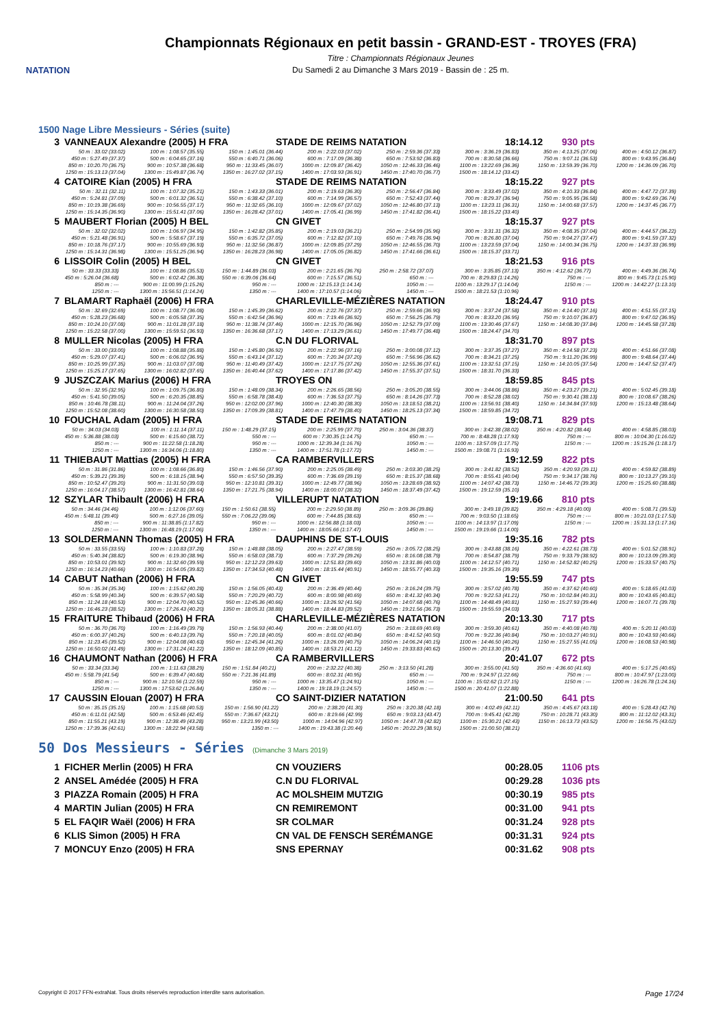NATATION
Championnats Régionaux en petit bassin - GRAND-EST - TROYES (FRA)
Titre : Championnats Régionaux Jeunes
Du Samedi 2 au Dimanche 3 Mars 2019 - Bassin de : 25 m.
1500 Nage Libre Messieurs - Séries (suite)
3 VANNEAUX Alexandre (2005) H FRA STADE DE REIMS NATATION 18:14.12 930 pts
| 50 m : 33.02 (33.02) | 100 m : 1:08.57 (35.55) | 150 m : 1:45.01 (36.44) | 200 m : 2:22.03 (37.02) | 250 m : 2:59.36 (37.33) | 300 m : 3:36.19 (36.83) | 350 m : 4:13.25 (37.06) | 400 m : 4:50.12 (36.87) |
| 450 m : 5:27.49 (37.37) | 500 m : 6:04.65 (37.16) | 550 m : 6:40.71 (36.06) | 600 m : 7:17.09 (36.38) | 650 m : 7:53.92 (36.83) | 700 m : 8:30.58 (36.66) | 750 m : 9:07.11 (36.53) | 800 m : 9:43.95 (36.84) |
| 850 m : 10:20.70 (36.75) | 900 m : 10:57.38 (36.68) | 950 m : 11:33.45 (36.07) | 1000 m : 12:09.87 (36.42) | 1050 m : 12:46.33 (36.46) | 1100 m : 13:22.69 (36.36) | 1150 m : 13:59.39 (36.70) | 1200 m : 14:36.09 (36.70) |
| 1250 m : 15:13.13 (37.04) | 1300 m : 15:49.87 (36.74) | 1350 m : 16:27.02 (37.15) | 1400 m : 17:03.93 (36.91) | 1450 m : 17:40.70 (36.77) | 1500 m : 18:14.12 (33.42) | | |
4 CATOIRE Kian (2005) H FRA STADE DE REIMS NATATION 18:15.22 927 pts
| 50 m : 32.11 (32.11) | 100 m : 1:07.32 (35.21) | 150 m : 1:43.33 (36.01) | 200 m : 2:19.63 (36.30) | 250 m : 2:56.47 (36.84) | 300 m : 3:33.49 (37.02) | 350 m : 4:10.33 (36.84) | 400 m : 4:47.72 (37.39) |
| 450 m : 5:24.81 (37.09) | 500 m : 6:01.32 (36.51) | 550 m : 6:38.42 (37.10) | 600 m : 7:14.99 (36.57) | 650 m : 7:52.43 (37.44) | 700 m : 8:29.37 (36.94) | 750 m : 9:05.95 (36.58) | 800 m : 9:42.69 (36.74) |
| 850 m : 10:19.38 (36.69) | 900 m : 10:56.55 (37.17) | 950 m : 11:32.65 (36.10) | 1000 m : 12:09.67 (37.02) | 1050 m : 12:46.80 (37.13) | 1100 m : 13:23.11 (36.31) | 1150 m : 14:00.68 (37.57) | 1200 m : 14:37.45 (36.77) |
| 1250 m : 15:14.35 (36.90) | 1300 m : 15:51.41 (37.06) | 1350 m : 16:28.42 (37.01) | 1400 m : 17:05.41 (36.99) | 1450 m : 17:41.82 (36.41) | 1500 m : 18:15.22 (33.40) | | |
5 MAUBERT Florian (2005) H BEL CN GIVET 18:15.37 927 pts
| 50 m : 32.02 (32.02) | 100 m : 1:06.97 (34.95) | 150 m : 1:42.82 (35.85) | 200 m : 2:19.03 (36.21) | 250 m : 2:54.99 (35.96) | 300 m : 3:31.31 (36.32) | 350 m : 4:08.35 (37.04) | 400 m : 4:44.57 (36.22) |
| 450 m : 5:21.48 (36.91) | 500 m : 5:58.67 (37.19) | 550 m : 6:35.72 (37.05) | 600 m : 7:12.82 (37.10) | 650 m : 7:49.76 (36.94) | 700 m : 8:26.80 (37.04) | 750 m : 9:04.27 (37.47) | 800 m : 9:41.59 (37.32) |
| 850 m : 10:18.76 (37.17) | 900 m : 10:55.69 (36.93) | 950 m : 11:32.56 (36.87) | 1000 m : 12:09.85 (37.29) | 1050 m : 12:46.55 (36.70) | 1100 m : 13:23.59 (37.04) | 1150 m : 14:00.34 (36.75) | 1200 m : 14:37.33 (36.99) |
| 1250 m : 15:14.31 (36.98) | 1300 m : 15:51.25 (36.94) | 1350 m : 16:28.23 (36.98) | 1400 m : 17:05.05 (36.82) | 1450 m : 17:41.66 (36.61) | 1500 m : 18:15.37 (33.71) | | |
6 LISSOIR Colin (2005) H BEL CN GIVET 18:21.53 916 pts
| 50 m : 33.33 (33.33) | 100 m : 1:08.86 (35.53) | 150 m : 1:44.89 (36.03) | 200 m : 2:21.65 (36.76) | 250 m : 2:58.72 (37.07) | 300 m : 3:35.85 (37.13) | 350 m : 4:12.62 (36.77) | 400 m : 4:49.36 (36.74) |
| 450 m : 5:26.04 (36.68) | 500 m : 6:02.42 (36.38) | 550 m : 6:39.06 (36.64) | 600 m : 7:15.57 (36.51) | 650 m : --- | 700 m : 8:29.83 (1:14.26) | 750 m : --- | 800 m : 9:45.73 (1:15.90) |
| 850 m : --- | 900 m : 11:00.99 (1:15.26) | 950 m : --- | 1000 m : 12:15.13 (1:14.14) | 1050 m : --- | 1100 m : 13:29.17 (1:14.04) | 1150 m : --- | 1200 m : 14:42.27 (1:13.10) |
| 1250 m : --- | 1300 m : 15:56.51 (1:14.24) | 1350 m : --- | 1400 m : 17:10.57 (1:14.06) | 1450 m : --- | 1500 m : 18:21.53 (1:10.96) | | |
7 BLAMART Raphaël (2006) H FRA CHARLEVILLE-MÉZIÈRES NATATION 18:24.47 910 pts
| 50 m : 32.69 (32.69) | 100 m : 1:08.77 (36.08) | 150 m : 1:45.39 (36.62) | 200 m : 2:22.76 (37.37) | 250 m : 2:59.66 (36.90) | 300 m : 3:37.24 (37.58) | 350 m : 4:14.40 (37.16) | 400 m : 4:51.55 (37.15) |
| 450 m : 5:28.23 (36.68) | 500 m : 6:05.58 (37.35) | 550 m : 6:42.54 (36.96) | 600 m : 7:19.46 (36.92) | 650 m : 7:56.25 (36.79) | 700 m : 8:33.20 (36.95) | 750 m : 9:10.07 (36.87) | 800 m : 9:47.02 (36.95) |
| 850 m : 10:24.10 (37.08) | 900 m : 11:01.28 (37.18) | 950 m : 11:38.74 (37.46) | 1000 m : 12:15.70 (36.96) | 1050 m : 12:52.79 (37.09) | 1100 m : 13:30.46 (37.67) | 1150 m : 14:08.30 (37.84) | 1200 m : 14:45.58 (37.28) |
| 1250 m : 15:22.58 (37.00) | 1300 m : 15:59.51 (36.93) | 1350 m : 16:36.68 (37.17) | 1400 m : 17:13.29 (36.61) | 1450 m : 17:49.77 (36.48) | 1500 m : 18:24.47 (34.70) | | |
8 MULLER Nicolas (2005) H FRA C.N DU FLORIVAL 18:31.70 897 pts
| 50 m : 33.00 (33.00) | 100 m : 1:08.88 (35.88) | 150 m : 1:45.80 (36.92) | 200 m : 2:22.96 (37.16) | 250 m : 3:00.08 (37.12) | 300 m : 3:37.35 (37.27) | 350 m : 4:14.58 (37.23) | 400 m : 4:51.66 (37.08) |
| 450 m : 5:29.07 (37.41) | 500 m : 6:06.02 (36.95) | 550 m : 6:43.14 (37.12) | 600 m : 7:20.34 (37.20) | 650 m : 7:56.96 (36.62) | 700 m : 8:34.21 (37.25) | 750 m : 9:11.20 (36.99) | 800 m : 9:48.64 (37.44) |
| 850 m : 10:25.99 (37.35) | 900 m : 11:03.07 (37.08) | 950 m : 11:40.49 (37.42) | 1000 m : 12:17.75 (37.26) | 1050 m : 12:55.36 (37.61) | 1100 m : 13:32.51 (37.15) | 1150 m : 14:10.05 (37.54) | 1200 m : 14:47.52 (37.47) |
| 1250 m : 15:25.17 (37.65) | 1300 m : 16:02.82 (37.65) | 1350 m : 16:40.44 (37.62) | 1400 m : 17:17.86 (37.42) | 1450 m : 17:55.37 (37.51) | 1500 m : 18:31.70 (36.33) | | |
9 JUSZCZAK Marius (2006) H FRA TROYES ON 18:59.85 845 pts
| 50 m : 32.95 (32.95) | 100 m : 1:09.75 (36.80) | 150 m : 1:48.09 (38.34) | 200 m : 2:26.65 (38.56) | 250 m : 3:05.20 (38.55) | 300 m : 3:44.06 (38.86) | 350 m : 4:23.27 (39.21) | 400 m : 5:02.45 (39.18) |
| 450 m : 5:41.50 (39.05) | 500 m : 6:20.35 (38.85) | 550 m : 6:58.78 (38.43) | 600 m : 7:36.53 (37.75) | 650 m : 8:14.26 (37.73) | 700 m : 8:52.28 (38.02) | 750 m : 9:30.41 (38.13) | 800 m : 10:08.67 (38.26) |
| 850 m : 10:46.78 (38.11) | 900 m : 11:24.04 (37.26) | 950 m : 12:02.00 (37.96) | 1000 m : 12:40.30 (38.30) | 1050 m : 13:18.51 (38.21) | 1100 m : 13:56.91 (38.40) | 1150 m : 14:34.84 (37.93) | 1200 m : 15:13.48 (38.64) |
| 1250 m : 15:52.08 (38.60) | 1300 m : 16:30.58 (38.50) | 1350 m : 17:09.39 (38.81) | 1400 m : 17:47.79 (38.40) | 1450 m : 18:25.13 (37.34) | 1500 m : 18:59.85 (34.72) | | |
10 FOUCHAL Adam (2005) H FRA STADE DE REIMS NATATION 19:08.71 829 pts
| 50 m : 34.03 (34.03) | 100 m : 1:11.14 (37.11) | 150 m : 1:48.29 (37.15) | 200 m : 2:25.99 (37.70) | 250 m : 3:04.36 (38.37) | 300 m : 3:42.38 (38.02) | 350 m : 4:20.82 (38.44) | 400 m : 4:58.85 (38.03) |
| 450 m : 5:36.88 (38.03) | 500 m : 6:15.60 (38.72) | 550 m : --- | 600 m : 7:30.35 (1:14.75) | 650 m : --- | 700 m : 8:48.28 (1:17.93) | 750 m : --- | 800 m : 10:04.30 (1:16.02) |
| 850 m : --- | 900 m : 11:22.58 (1:18.28) | 950 m : --- | 1000 m : 12:39.34 (1:16.76) | 1050 m : --- | 1100 m : 13:57.09 (1:17.75) | 1150 m : --- | 1200 m : 15:15.26 (1:18.17) |
| 1250 m : --- | 1300 m : 16:34.06 (1:18.80) | 1350 m : --- | 1400 m : 17:51.78 (1:17.72) | 1450 m : --- | 1500 m : 19:08.71 (1:16.93) | | |
11 THIEBAUT Mattias (2005) H FRA CA RAMBERVILLERS 19:12.59 822 pts
| 50 m : 31.86 (31.86) | 100 m : 1:08.66 (36.80) | 150 m : 1:46.56 (37.90) | 200 m : 2:25.05 (38.49) | 250 m : 3:03.30 (38.25) | 300 m : 3:41.82 (38.52) | 350 m : 4:20.93 (39.11) | 400 m : 4:59.82 (38.89) |
| 450 m : 5:39.21 (39.39) | 500 m : 6:18.15 (38.94) | 550 m : 6:57.50 (39.35) | 600 m : 7:36.69 (39.19) | 650 m : 8:15.37 (38.68) | 700 m : 8:55.41 (40.04) | 750 m : 9:34.17 (38.76) | 800 m : 10:13.27 (39.10) |
| 850 m : 10:52.47 (39.20) | 900 m : 11:31.50 (39.03) | 950 m : 12:10.81 (39.31) | 1000 m : 12:49.77 (38.96) | 1050 m : 13:28.69 (38.92) | 1100 m : 14:07.42 (38.73) | 1150 m : 14:46.72 (39.30) | 1200 m : 15:25.60 (38.88) |
| 1250 m : 16:04.17 (38.57) | 1300 m : 16:42.81 (38.64) | 1350 m : 17:21.75 (38.94) | 1400 m : 18:00.07 (38.32) | 1450 m : 18:37.49 (37.42) | 1500 m : 19:12.59 (35.10) | | |
12 SZYLAR Thibault (2006) H FRA VILLERUPT NATATION 19:19.66 810 pts
| 50 m : 34.46 (34.46) | 100 m : 1:12.06 (37.60) | 150 m : 1:50.61 (38.55) | 200 m : 2:29.50 (38.89) | 250 m : 3:09.36 (39.86) | 300 m : 3:49.18 (39.82) | 350 m : 4:29.18 (40.00) | 400 m : 5:08.71 (39.53) |
| 450 m : 5:48.11 (39.40) | 500 m : 6:27.16 (39.05) | 550 m : 7:06.22 (39.06) | 600 m : 7:44.85 (38.63) | 650 m : --- | 700 m : 9:03.50 (1:18.65) | 750 m : --- | 800 m : 10:21.03 (1:17.53) |
| 850 m : --- | 900 m : 11:38.85 (1:17.82) | 950 m : --- | 1000 m : 12:56.88 (1:18.03) | 1050 m : --- | 1100 m : 14:13.97 (1:17.09) | 1150 m : --- | 1200 m : 15:31.13 (1:17.16) |
| 1250 m : --- | 1300 m : 16:48.19 (1:17.06) | 1350 m : --- | 1400 m : 18:05.66 (1:17.47) | 1450 m : --- | 1500 m : 19:19.66 (1:14.00) | | |
13 SOLDERMANN Thomas (2005) H FRA DAUPHINS DE ST-LOUIS 19:35.16 782 pts
| 50 m : 33.55 (33.55) | 100 m : 1:10.83 (37.28) | 150 m : 1:48.88 (38.05) | 200 m : 2:27.47 (38.59) | 250 m : 3:05.72 (38.25) | 300 m : 3:43.88 (38.16) | 350 m : 4:22.61 (38.73) | 400 m : 5:01.52 (38.91) |
| 450 m : 5:40.34 (38.82) | 500 m : 6:19.30 (38.96) | 550 m : 6:58.03 (38.73) | 600 m : 7:37.29 (39.26) | 650 m : 8:16.08 (38.79) | 700 m : 8:54.87 (38.79) | 750 m : 9:33.79 (38.92) | 800 m : 10:13.09 (39.30) |
| 850 m : 10:53.01 (39.92) | 900 m : 11:32.60 (39.59) | 950 m : 12:12.23 (39.63) | 1000 m : 12:51.83 (39.60) | 1050 m : 13:31.86 (40.03) | 1100 m : 14:12.57 (40.71) | 1150 m : 14:52.82 (40.25) | 1200 m : 15:33.57 (40.75) |
| 1250 m : 16:14.23 (40.66) | 1300 m : 16:54.05 (39.82) | 1350 m : 17:34.53 (40.48) | 1400 m : 18:15.44 (40.91) | 1450 m : 18:55.77 (40.33) | 1500 m : 19:35.16 (39.39) | | |
14 CABUT Nathan (2006) H FRA CN GIVET 19:55.59 747 pts
| 50 m : 35.34 (35.34) | 100 m : 1:15.62 (40.28) | 150 m : 1:56.05 (40.43) | 200 m : 2:36.49 (40.44) | 250 m : 3:16.24 (39.75) | 300 m : 3:57.02 (40.78) | 350 m : 4:37.62 (40.60) | 400 m : 5:18.65 (41.03) |
| 450 m : 5:58.99 (40.34) | 500 m : 6:39.57 (40.58) | 550 m : 7:20.29 (40.72) | 600 m : 8:00.98 (40.69) | 650 m : 8:41.32 (40.34) | 700 m : 9:22.53 (41.21) | 750 m : 10:02.84 (40.31) | 800 m : 10:43.65 (40.81) |
| 850 m : 11:24.18 (40.53) | 900 m : 12:04.70 (40.52) | 950 m : 12:45.36 (40.66) | 1000 m : 13:26.92 (41.56) | 1050 m : 14:07.68 (40.76) | 1100 m : 14:48.49 (40.81) | 1150 m : 15:27.93 (39.44) | 1200 m : 16:07.71 (39.78) |
| 1250 m : 16:46.23 (38.52) | 1300 m : 17:26.43 (40.20) | 1350 m : 18:05.31 (38.88) | 1400 m : 18:44.83 (39.52) | 1450 m : 19:21.56 (36.73) | 1500 m : 19:55.59 (34.03) | | |
15 FRAITURE Thibaud (2006) H FRA CHARLEVILLE-MÉZIÈRES NATATION 20:13.30 717 pts
| 50 m : 36.70 (36.70) | 100 m : 1:16.49 (39.79) | 150 m : 1:56.93 (40.44) | 200 m : 2:38.00 (41.07) | 250 m : 3:18.69 (40.69) | 300 m : 3:59.30 (40.61) | 350 m : 4:40.08 (40.78) | 400 m : 5:20.11 (40.03) |
| 450 m : 6:00.37 (40.26) | 500 m : 6:40.13 (39.76) | 550 m : 7:20.18 (40.05) | 600 m : 8:01.02 (40.84) | 650 m : 8:41.52 (40.50) | 700 m : 9:22.36 (40.84) | 750 m : 10:03.27 (40.91) | 800 m : 10:43.93 (40.66) |
| 850 m : 11:23.45 (39.52) | 900 m : 12:04.08 (40.63) | 950 m : 12:45.34 (41.26) | 1000 m : 13:26.09 (40.75) | 1050 m : 14:06.24 (40.15) | 1100 m : 14:46.50 (40.26) | 1150 m : 15:27.55 (41.05) | 1200 m : 16:08.53 (40.98) |
| 1250 m : 16:50.02 (41.49) | 1300 m : 17:31.24 (41.22) | 1350 m : 18:12.09 (40.85) | 1400 m : 18:53.21 (41.12) | 1450 m : 19:33.83 (40.62) | 1500 m : 20:13.30 (39.47) | | |
16 CHAUMONT Nathan (2006) H FRA CA RAMBERVILLERS 20:41.07 672 pts
| 50 m : 33.34 (33.34) | 100 m : 1:11.63 (38.29) | 150 m : 1:51.84 (40.21) | 200 m : 2:32.22 (40.38) | 250 m : 3:13.50 (41.28) | 300 m : 3:55.00 (41.50) | 350 m : 4:36.60 (41.60) | 400 m : 5:17.25 (40.65) |
| 450 m : 5:58.79 (41.54) | 500 m : 6:39.47 (40.68) | 550 m : 7:21.36 (41.89) | 600 m : 8:02.31 (40.95) | 650 m : --- | 700 m : 9:24.97 (1:22.66) | 750 m : --- | 800 m : 10:47.97 (1:23.00) |
| 850 m : --- | 900 m : 12:10.56 (1:22.59) | 950 m : --- | 1000 m : 13:35.47 (1:24.91) | 1050 m : --- | 1100 m : 15:02.62 (1:27.15) | 1150 m : --- | 1200 m : 16:26.78 (1:24.16) |
| 1250 m : --- | 1300 m : 17:53.62 (1:26.84) | 1350 m : --- | 1400 m : 19:18.19 (1:24.57) | 1450 m : --- | 1500 m : 20:41.07 (1:22.88) | | |
17 CAUSSIN Elouan (2007) H FRA CO SAINT-DIZIER NATATION 21:00.50 641 pts
| 50 m : 35.15 (35.15) | 100 m : 1:15.68 (40.53) | 150 m : 1:56.90 (41.22) | 200 m : 2:38.20 (41.30) | 250 m : 3:20.38 (42.18) | 300 m : 4:02.49 (42.11) | 350 m : 4:45.67 (43.18) | 400 m : 5:28.43 (42.76) |
| 450 m : 6:11.01 (42.58) | 500 m : 6:53.46 (42.45) | 550 m : 7:36.67 (43.21) | 600 m : 8:19.66 (42.99) | 650 m : 9:03.13 (43.47) | 700 m : 9:45.41 (42.28) | 750 m : 10:28.71 (43.30) | 800 m : 11:12.02 (43.31) |
| 850 m : 11:55.21 (43.19) | 900 m : 12:38.49 (43.28) | 950 m : 13:21.99 (43.50) | 1000 m : 14:04.96 (42.97) | 1050 m : 14:47.78 (42.82) | 1100 m : 15:30.21 (42.43) | 1150 m : 16:13.73 (43.52) | 1200 m : 16:56.75 (43.02) |
| 1250 m : 17:39.36 (42.61) | 1300 m : 18:22.94 (43.58) | 1350 m : --- | 1400 m : 19:43.38 (1:20.44) | 1450 m : 20:22.29 (38.91) | 1500 m : 21:00.50 (38.21) | | |
50 Dos Messieurs - Séries (Dimanche 3 Mars 2019)
1 FICHER Merlin (2005) H FRA CN VOUZIERS 00:28.05 1106 pts
2 ANSEL Amédée (2005) H FRA C.N DU FLORIVAL 00:29.28 1036 pts
3 PIAZZA Romain (2005) H FRA AC MOLSHEIM MUTZIG 00:30.19 985 pts
4 MARTIN Julian (2005) H FRA CN REMIREMONT 00:31.00 941 pts
5 EL FAQIR Waël (2006) H FRA SR COLMAR 00:31.24 928 pts
6 KLIS Simon (2005) H FRA CN VAL DE FENSCH SERÉMANGE 00:31.31 924 pts
7 MONCUY Enzo (2005) H FRA SNS EPERNAY 00:31.62 908 pts
Copyright © 2017 FFN-extraNat. Tous droits réservés reproduction interdite sans autorisation. Page 17/24